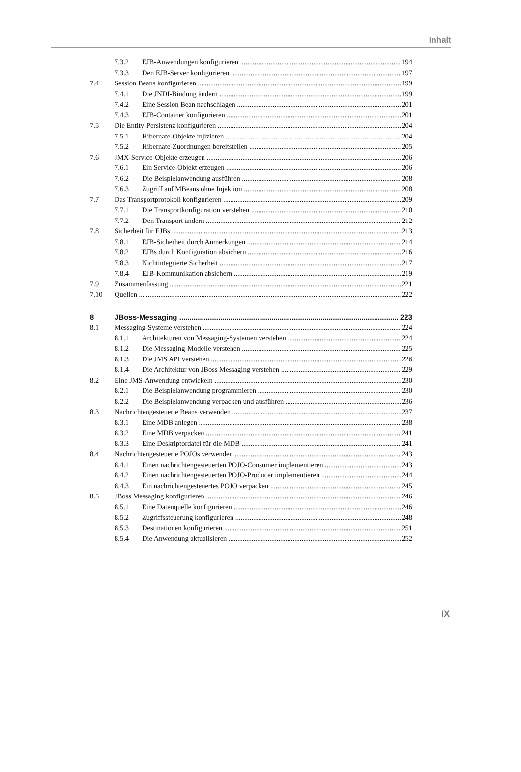Inhalt
7.3.2 EJB-Anwendungen konfigurieren 194
7.3.3 Den EJB-Server konfigurieren 197
7.4 Session Beans konfigurieren 199
7.4.1 Die JNDI-Bindung ändern 199
7.4.2 Eine Session Bean nachschlagen 201
7.4.3 EJB-Container konfigurieren 201
7.5 Die Entity-Persistenz konfigurieren 204
7.5.1 Hibernate-Objekte injizieren 204
7.5.2 Hibernate-Zuordnungen bereitstellen 205
7.6 JMX-Service-Objekte erzeugen 206
7.6.1 Ein Service-Objekt erzeugen 206
7.6.2 Die Beispielanwendung ausführen 208
7.6.3 Zugriff auf MBeans ohne Injektion 208
7.7 Das Transportprotokoll konfigurieren 209
7.7.1 Die Transportkonfiguration verstehen 210
7.7.2 Den Transport ändern 212
7.8 Sicherheit für EJBs 213
7.8.1 EJB-Sicherheit durch Anmerkungen 214
7.8.2 EJBs durch Konfiguration absichern 216
7.8.3 Nichtintegrierte Sicherheit 217
7.8.4 EJB-Kommunikation absichern 219
7.9 Zusammenfassung 221
7.10 Quellen 222
8 JBoss-Messaging 223
8.1 Messaging-Systeme verstehen 224
8.1.1 Architekturen von Messaging-Systemen verstehen 224
8.1.2 Die Messaging-Modelle verstehen 225
8.1.3 Die JMS API verstehen 226
8.1.4 Die Architektur von JBoss Messaging verstehen 229
8.2 Eine JMS-Anwendung entwickeln 230
8.2.1 Die Beispielanwendung programmieren 230
8.2.2 Die Beispielanwendung verpacken und ausführen 236
8.3 Nachrichtengesteuerte Beans verwenden 237
8.3.1 Eine MDB anlegen 238
8.3.2 Eine MDB verpacken 241
8.3.3 Eine Deskriptordatei für die MDB 241
8.4 Nachrichtengesteuerte POJOs verwenden 243
8.4.1 Einen nachrichtengesteuerten POJO-Consumer implementieren 243
8.4.2 Einen nachrichtengesteuerten POJO-Producer implementieren 244
8.4.3 Ein nachrichtengesteuertes POJO verpacken 245
8.5 JBoss Messaging konfigurieren 246
8.5.1 Eine Datenquelle konfigurieren 246
8.5.2 Zugriffssteuerung konfigurieren 248
8.5.3 Destinationen konfigurieren 251
8.5.4 Die Anwendung aktualisieren 252
IX